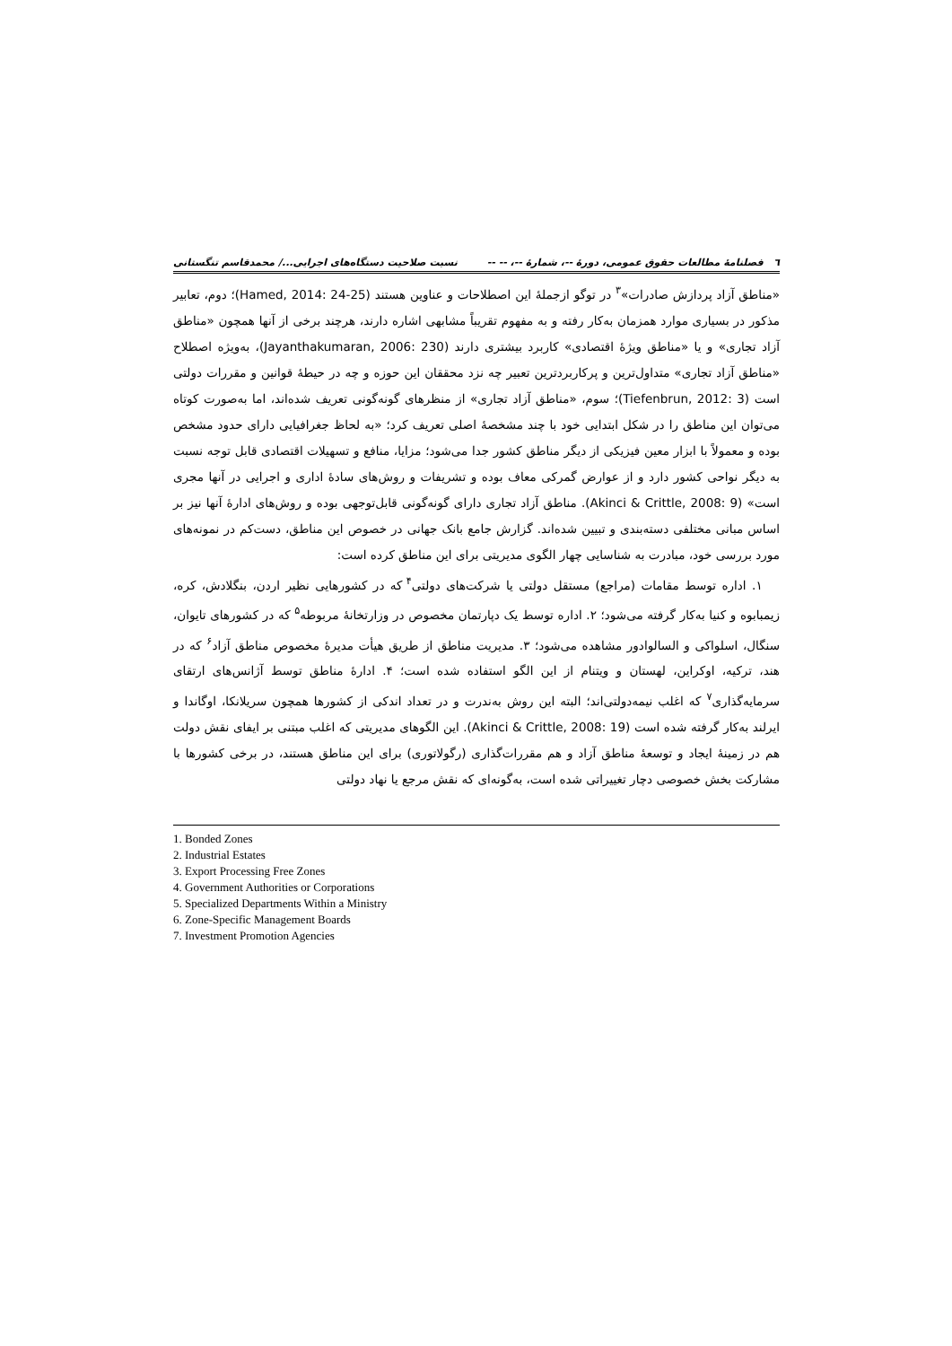٦ فصلنامهٔ مطالعات حقوق عمومی، دورهٔ --، شمارهٔ --، -- -- نسبت صلاحیت دستگاه‌های اجرایی.../ محمدقاسم تنگستانی
«مناطق آزاد پردازش صادرات»<sup>۳</sup> در توگو ازجملهٔ این اصطلاحات و عناوین هستند (Hamed, 2014: 24-25)؛ دوم، تعابیر مذکور در بسیاری موارد همزمان به‌کار رفته و به مفهوم تقریباً مشابهی اشاره دارند، هرچند برخی از آنها همچون «مناطق آزاد تجاری» و یا «مناطق ویژهٔ اقتصادی» کاربرد بیشتری دارند (Jayanthakumaran, 2006: 230)، به‌ویژه اصطلاح «مناطق آزاد تجاری» متداول‌ترین و پرکاربردترین تعبیر چه نزد محققان این حوزه و چه در حیطهٔ قوانین و مقررات دولتی است (Tiefenbrun, 2012: 3)؛ سوم، «مناطق آزاد تجاری» از منظرهای گونه‌گونی تعریف شده‌اند، اما به‌صورت کوتاه می‌توان این مناطق را در شکل ابتدایی خود با چند مشخصهٔ اصلی تعریف کرد؛ «به لحاظ جغرافیایی دارای حدود مشخص بوده و معمولاً با ابزار معین فیزیکی از دیگر مناطق کشور جدا می‌شود؛ مزایا، منافع و تسهیلات اقتصادی قابل توجه نسبت به دیگر نواحی کشور دارد و از عوارض گمرکی معاف بوده و تشریفات و روش‌های سادهٔ اداری و اجرایی در آنها مجری است» (Akinci & Crittle, 2008: 9). مناطق آزاد تجاری دارای گونه‌گونی قابل‌توجهی بوده و روش‌های ادارهٔ آنها نیز بر اساس مبانی مختلفی دسته‌بندی و تبیین شده‌اند. گزارش جامع بانک جهانی در خصوص این مناطق، دست‌کم در نمونه‌های مورد بررسی خود، مبادرت به شناسایی چهار الگوی مدیریتی برای این مناطق کرده است:
۱. اداره توسط مقامات (مراجع) مستقل دولتی یا شرکت‌های دولتی<sup>۴</sup> که در کشورهایی نظیر اردن، بنگلادش، کره، زیمبابوه و کنیا به‌کار گرفته می‌شود؛ ۲. اداره توسط یک دپارتمان مخصوص در وزارتخانهٔ مربوطه<sup>۵</sup> که در کشورهای تایوان، سنگال، اسلواکی و السالوادور مشاهده می‌شود؛ ۳. مدیریت مناطق از طریق هیأت مدیرهٔ مخصوص مناطق آزاد<sup>۶</sup> که در هند، ترکیه، اوکراین، لهستان و ویتنام از این الگو استفاده شده است؛ ۴. ادارهٔ مناطق توسط آژانس‌های ارتقای سرمایه‌گذاری<sup>۷</sup> که اغلب نیمه‌دولتی‌اند؛ البته این روش به‌ندرت و در تعداد اندکی از کشورها همچون سریلانکا، اوگاندا و ایرلند به‌کار گرفته شده است (Akinci & Crittle, 2008: 19). این الگوهای مدیریتی که اغلب مبتنی بر ایفای نقش دولت هم در زمینهٔ ایجاد و توسعهٔ مناطق آزاد و هم مقررات‌گذاری (رگولاتوری) برای این مناطق هستند، در برخی کشورها با مشارکت بخش خصوصی دچار تغییراتی شده است، به‌گونه‌ای که نقش مرجع یا نهاد دولتی
1. Bonded Zones
2. Industrial Estates
3. Export Processing Free Zones
4. Government Authorities or Corporations
5. Specialized Departments Within a Ministry
6. Zone-Specific Management Boards
7. Investment Promotion Agencies